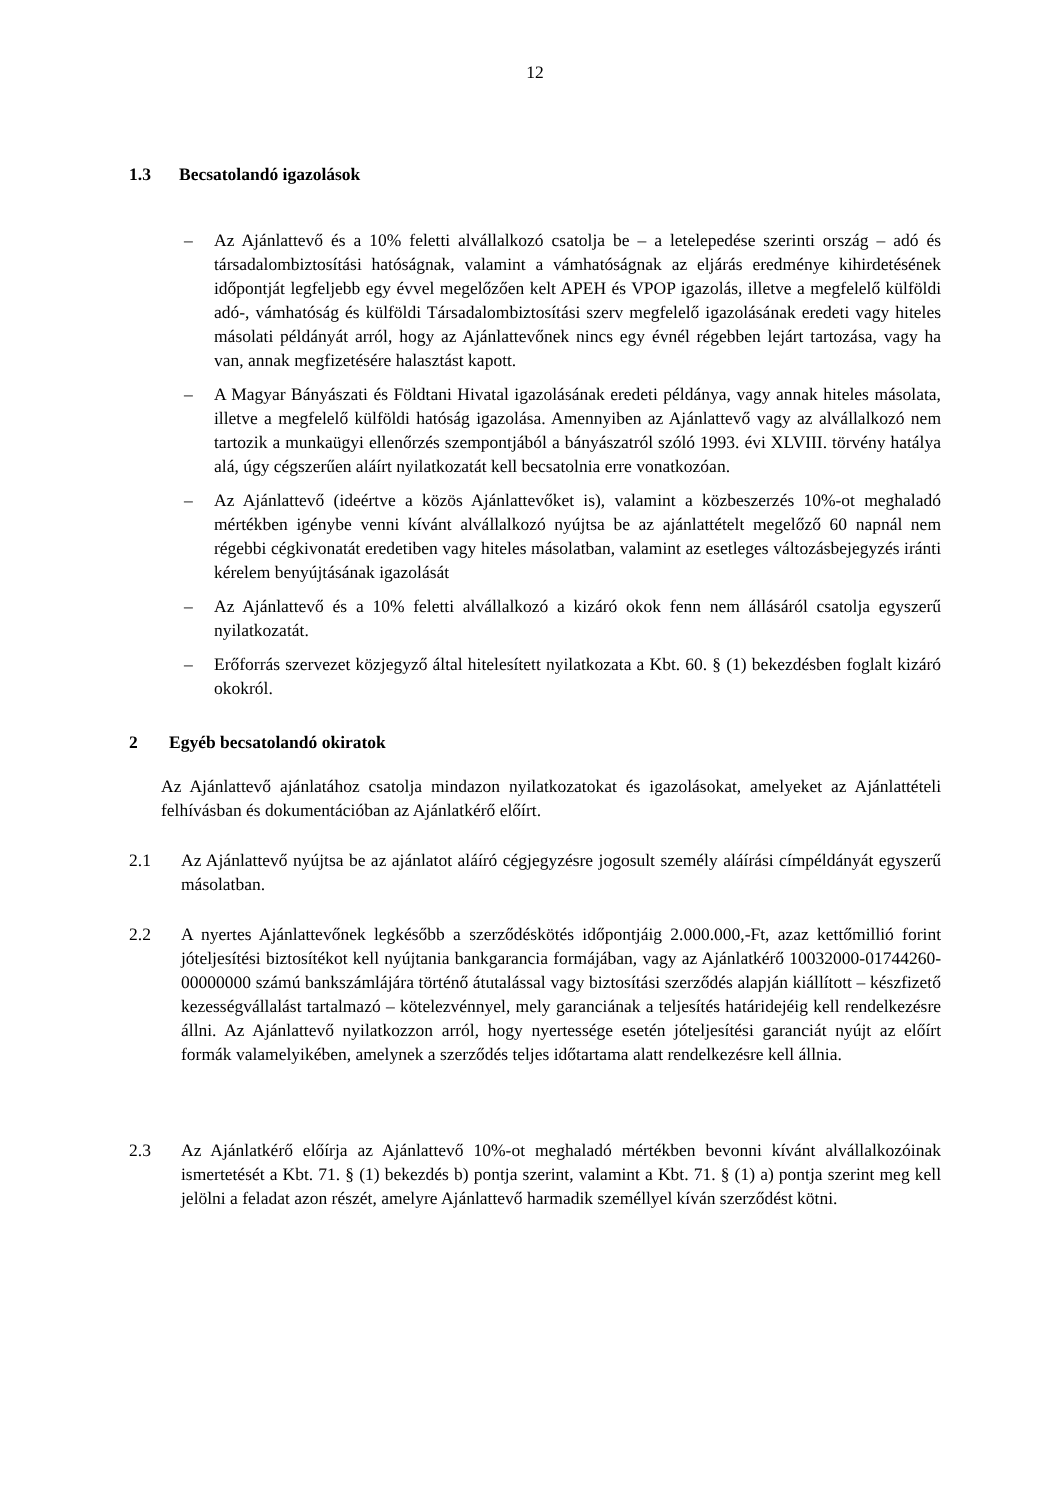12
1.3 Becsatolandó igazolások
– Az Ajánlattevő és a 10% feletti alvállalkozó csatolja be – a letelepedése szerinti ország – adó és társadalombiztosítási hatóságnak, valamint a vámhatóságnak az eljárás eredménye kihirdetésének időpontját legfeljebb egy évvel megelőzően kelt APEH és VPOP igazolás, illetve a megfelelő külföldi adó-, vámhatóság és külföldi Társadalombiztosítási szerv megfelelő igazolásának eredeti vagy hiteles másolati példányát arról, hogy az Ajánlattevőnek nincs egy évnél régebben lejárt tartozása, vagy ha van, annak megfizetésére halasztást kapott.
– A Magyar Bányászati és Földtani Hivatal igazolásának eredeti példánya, vagy annak hiteles másolata, illetve a megfelelő külföldi hatóság igazolása. Amennyiben az Ajánlattevő vagy az alvállalkozó nem tartozik a munkaügyi ellenőrzés szempontjából a bányászatról szóló 1993. évi XLVIII. törvény hatálya alá, úgy cégszerűen aláírt nyilatkozatát kell becsatolnia erre vonatkozóan.
– Az Ajánlattevő (ideértve a közös Ajánlattevőket is), valamint a közbeszerzés 10%-ot meghaladó mértékben igénybe venni kívánt alvállalkozó nyújtsa be az ajánlattételt megelőző 60 napnál nem régebbi cégkivonatát eredetiben vagy hiteles másolatban, valamint az esetleges változásbejegyzés iránti kérelem benyújtásának igazolását
– Az Ajánlattevő és a 10% feletti alvállalkozó a kizáró okok fenn nem állásáról csatolja egyszerű nyilatkozatát.
– Erőforrás szervezet közjegyző által hitelesített nyilatkozata a Kbt. 60. § (1) bekezdésben foglalt kizáró okokról.
2 Egyéb becsatolandó okiratok
Az Ajánlattevő ajánlatához csatolja mindazon nyilatkozatokat és igazolásokat, amelyeket az Ajánlattételi felhívásban és dokumentációban az Ajánlatkérő előírt.
2.1 Az Ajánlattevő nyújtsa be az ajánlatot aláíró cégjegyzésre jogosult személy aláírási címpéldányát egyszerű másolatban.
2.2 A nyertes Ajánlattevőnek legkésőbb a szerződéskötés időpontjáig 2.000.000,-Ft, azaz kettőmillió forint jóteljesítési biztosítékot kell nyújtania bankgarancia formájában, vagy az Ajánlatkérő 10032000-01744260-00000000 számú bankszámlájára történő átutalással vagy biztosítási szerződés alapján kiállított – készfizető kezességvállalást tartalmazó – kötelezvénnyel, mely garanciának a teljesítés határidejéig kell rendelkezésre állni. Az Ajánlattevő nyilatkozzon arról, hogy nyertessége esetén jóteljesítési garanciát nyújt az előírt formák valamelyikében, amelynek a szerződés teljes időtartama alatt rendelkezésre kell állnia.
2.3 Az Ajánlatkérő előírja az Ajánlattevő 10%-ot meghaladó mértékben bevonni kívánt alvállalkozóinak ismertetését a Kbt. 71. § (1) bekezdés b) pontja szerint, valamint a Kbt. 71. § (1) a) pontja szerint meg kell jelölni a feladat azon részét, amelyre Ajánlattevő harmadik személlyel kíván szerződést kötni.